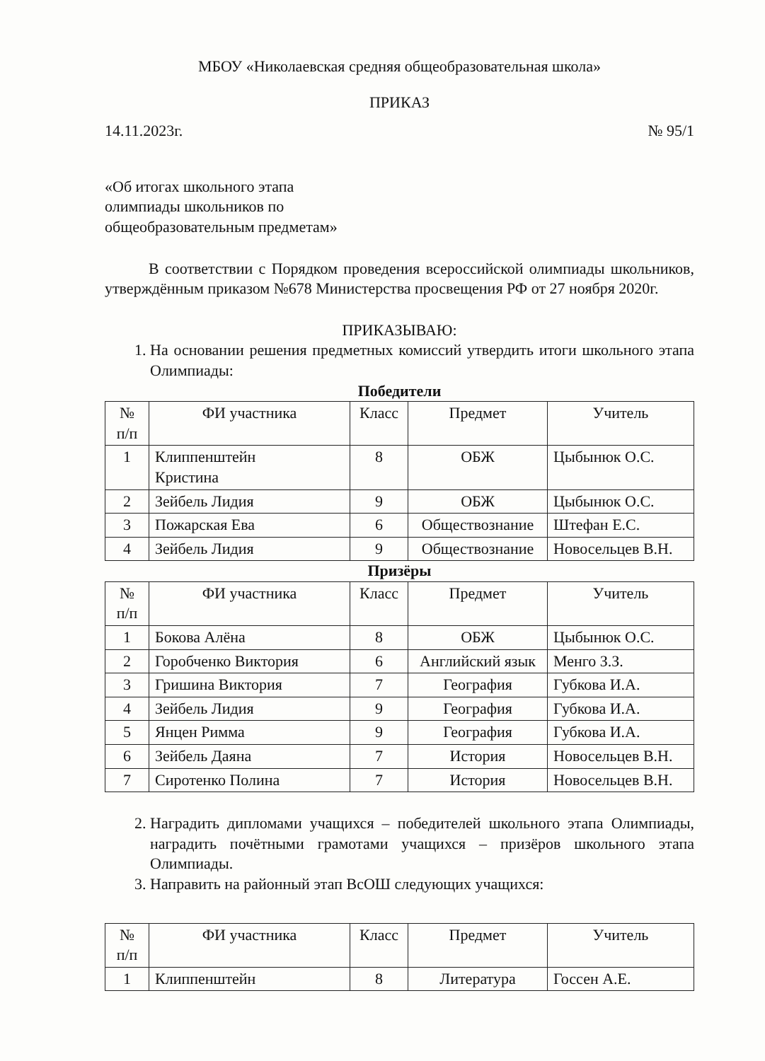МБОУ «Николаевская средняя общеобразовательная школа»
ПРИКАЗ
14.11.2023г. № 95/1
«Об итогах школьного этапа
олимпиады школьников по
общеобразовательным предметам»
В соответствии с Порядком проведения всероссийской олимпиады школьников, утверждённым приказом №678 Министерства просвещения РФ от 27 ноября 2020г.
ПРИКАЗЫВАЮ:
1. На основании решения предметных комиссий утвердить итоги школьного этапа Олимпиады:
Победители
| № п/п | ФИ участника | Класс | Предмет | Учитель |
| --- | --- | --- | --- | --- |
| 1 | Клиппенштейн Кристина | 8 | ОБЖ | Цыбынюк О.С. |
| 2 | Зейбель Лидия | 9 | ОБЖ | Цыбынюк О.С. |
| 3 | Пожарская Ева | 6 | Обществознание | Штефан Е.С. |
| 4 | Зейбель Лидия | 9 | Обществознание | Новосельцев В.Н. |
Призёры
| № п/п | ФИ участника | Класс | Предмет | Учитель |
| --- | --- | --- | --- | --- |
| 1 | Бокова Алёна | 8 | ОБЖ | Цыбынюк О.С. |
| 2 | Горобченко Виктория | 6 | Английский язык | Менго З.З. |
| 3 | Гришина Виктория | 7 | География | Губкова И.А. |
| 4 | Зейбель Лидия | 9 | География | Губкова И.А. |
| 5 | Янцен Римма | 9 | География | Губкова И.А. |
| 6 | Зейбель Даяна | 7 | История | Новосельцев В.Н. |
| 7 | Сиротенко Полина | 7 | История | Новосельцев В.Н. |
2. Наградить дипломами учащихся – победителей школьного этапа Олимпиады, наградить почётными грамотами учащихся – призёров школьного этапа Олимпиады.
3. Направить на районный этап ВсОШ следующих учащихся:
| № п/п | ФИ участника | Класс | Предмет | Учитель |
| --- | --- | --- | --- | --- |
| 1 | Клиппенштейн | 8 | Литература | Госсен А.Е. |